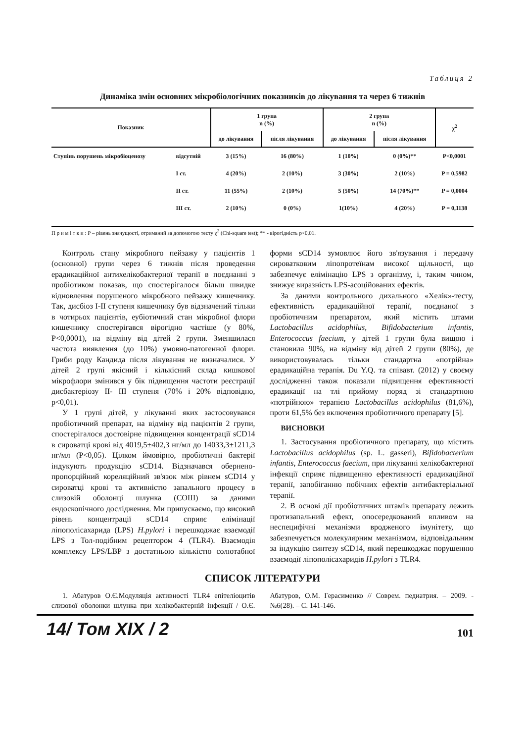Таблиця 2
Динаміка змін основних мікробіологічних показників до лікування та через 6 тижнів
| Показник | | 1 група n (%) | | 2 група n (%) | | χ<sup>2</sup> |
| --- | --- | --- | --- | --- | --- | --- |
| | | до лікування | після лікування | до лікування | після лікування | |
| Ступінь порушень мікробіоценозу | відсутній | 3 (15%) | 16 (80%) | 1 (10%) | 0 (0%)** | P<0,0001 |
| | I ст. | 4 (20%) | 2 (10%) | 3 (30%) | 2 (10%) | P = 0,5982 |
| | II ст. | 11 (55%) | 2 (10%) | 5 (50%) | 14 (70%)** | P = 0,0004 |
| | III ст. | 2 (10%) | 0 (0%) | 1(10%) | 4 (20%) | P = 0,1138 |
П р и м і т к и : Р – рівень значущості, отриманий за допомогою тесту χ<sup>2</sup> (Chi-square test); ** - вірогідність р<0,01.
Контроль стану мікробного пейзажу у пацієнтів 1 (основної) групи через 6 тижнів після проведення ерадикаційної антихелікобактерної терапії в поєднанні з пробіотиком показав, що спостерігалося більш швидке відновлення порушеного мікробного пейзажу кишечнику. Так, дисбіоз I-II ступеня кишечнику був відзначений тільки в чотирьох пацієнтів, еубіотичний стан мікробної флори кишечнику спостерігався вірогідно частіше (у 80%, P<0,0001), на відміну від дітей 2 групи. Зменшилася частота виявлення (до 10%) умовно-патогенної флори. Гриби роду Кандида після лікування не визначалися. У дітей 2 групі якісний і кількісний склад кишкової мікрофлори змінився у бік підвищення частоти реєстрації дисбактеріозу II- III ступеня (70% і 20% відповідно, р<0,01).
У 1 групі дітей, у лікуванні яких застосовувався пробіотичний препарат, на відміну від пацієнтів 2 групи, спостерігалося достовірне підвищення концентрації sCD14 в сироватці крові від 4019,5±402,3 нг/мл до 14033,3±1211,3 нг/мл (P<0,05). Цілком ймовірно, пробіотичні бактерії індукують продукцію sCD14. Відзначався обернено-пропорційний кореляційний зв'язок між рівнем sCD14 у сироватці крові та активністю запального процесу в слизовій оболонці шлунка (СОШ) за даними ендоскопічного дослідження. Ми припускаємо, що високий рівень концентрації sCD14 сприяє елімінації ліпополісахарида (LPS) H.pylori і перешкоджає взаємодії LPS з Тол-подібним рецептором 4 (TLR4). Взаємодія комплексу LPS/LBP з достатньою кількістю солютабної форми sCD14 зумовлює його зв'язування і передачу сироватковим ліпопротеїнам високої щільності, що забезпечує елімінацію LPS з організму, і, таким чином, знижує виразність LPS-асоційованих ефектів.
За даними контрольного дихального «Хелік»-тесту, ефективність ерадикаційної терапії, поєднаної з пробіотичним препаратом, який містить штами Lactobacillus acidophilus, Bifidobacterium infantis, Enterococcus faecium, у дітей 1 групи була вищою і становила 90%, на відміну від дітей 2 групи (80%), де використовувалась тільки стандартна «потрійна» ерадикаційна терапія. Du Y.Q. та співавт. (2012) у своєму дослідженні також показали підвищення ефективності ерадикації на тлі прийому поряд зі стандартною «потрійною» терапією Lactobacillus acidophilus (81,6%), проти 61,5% без включення пробіотичного препарату [5].
ВИСНОВКИ
1. Застосування пробіотичного препарату, що містить Lactobacillus acidophilus (sp. L. gasseri), Bifidobacterium infantis, Enterococcus faecium, при лікуванні хелікобактерної інфекції сприяє підвищенню ефективності ерадикаційної терапії, запобіганню побічних ефектів антибактеріальної терапії.
2. В основі дії пробіотичних штамів препарату лежить протизапальний ефект, опосередкований впливом на неспецифічні механізми вродженого імунітету, що забезпечується молекулярним механізмом, відповідальним за індукцію синтезу sCD14, який перешкоджає порушенню взаємодії ліпополісахаридів H.pylori з TLR4.
СПИСОК ЛІТЕРАТУРИ
1. Абатуров О.Є.Модуляція активності TLR4 епітеліоцитів слизової оболонки шлунка при хелікобактерній інфекції / О.Є. Абатуров, О.М. Герасименко // Соврем. педиатрия. – 2009. - №6(28). – С. 141-146.
14/ Том XIX / 2 101